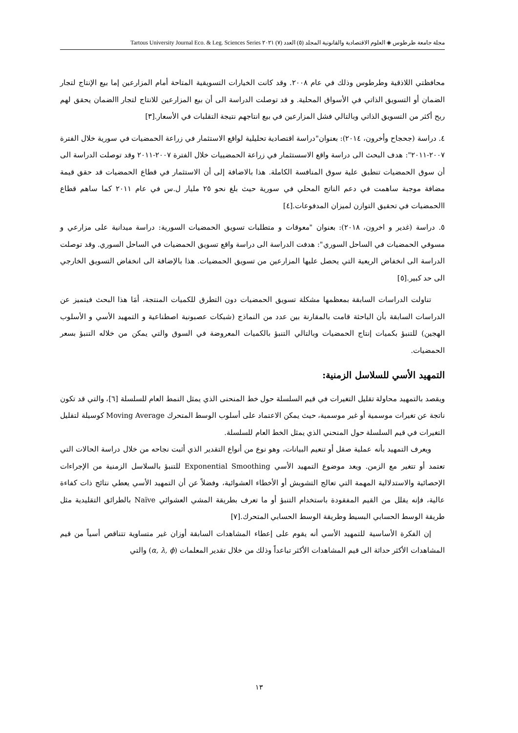مجلة جامعة طرطوس ◈ العلوم الاقتصادية والقانونية المجلد (٥) العدد (٧) ٢٠٢١ Tartous University Journal Eco. & Leg. Sciences Series
محافظتي اللاذقية وطرطوس وذلك في عام ٢٠٠٨. وقد كانت الخيارات التسويقية المتاحة أمام المزارعين إما بيع الإنتاج لتجار الضمان أو التسويق الذاتي في الأسواق المحلية. و قد توصلت الدراسة الى أن بيع المزارعين للانتاج لتجار االضمان يحقق لهم ربح أكثر من التسويق الذاتي وبالتالي فشل المزارعين في بيع انتاجهم نتيجة التقلبات في الأسعار.[٣]
٤. دراسة (جحجاح وأخرون، ٢٠١٤): بعنوان"دراسة اقتصادية تحليلية لواقع الاستثمار في زراعة الحمضيات في سورية خلال الفترة ٢٠٠٧-٢٠١١": هدف البحث الى دراسة واقع الاسستثمار في زراعة الحمضييات خلال الفترة ٢٠٠٧-٢٠١١ وقد توصلت الدراسة الى أن سوق الحمضيات تنطبق علية سوق المنافسة الكاملة. هذا بالاضافة إلى أن الاستثمار في قطاع الحمضيات قد حقق قيمة مضافة موجبة ساهمت في دعم الناتج المحلي في سورية حيث بلغ نحو ٢٥ مليار ل.س في عام ٢٠١١ كما ساهم قطاع االحمضيات في تحقيق التوازن لميزان المدفوعات.[٤]
٥. دراسة (غدير و اخرون، ٢٠١٨): بعنوان "معوقات و متطلبات تسويق الحمضيات السورية: دراسة ميدانية على مزارعي و مسوقي الحمضيات في الساحل السوري": هدفت الدراسة الى دراسة واقع تسويق الحمضيات في الساحل السوري. وقد توصلت الدراسة الى انخفاض الريعية التي يحصل عليها المزارعين من تسويق الحمضيات. هذا بالإضافة الى انخفاض التسويق الخارجي الى حد كبير.[٥]
تناولت الدراسات السابقة بمعظمها مشكلة تسويق الحمضيات دون التطرق للكميات المنتجة، أمَا هذا البحث فيتميز عن الدراسات السابقة بأن الباحثة قامت بالمقارنة بين عدد من النماذج (شبكات عصبونية اصطناعية و التمهيد الأسي و الأسلوب الهجين) للتنبؤ بكميات إنتاج الحمضيات وبالتالي التنبؤ بالكميات المعروضة في السوق والتي يمكن من خلاله التنبؤ بسعر الحمضيات.
التمهيد الأسي للسلاسل الزمنية:
ويقصد بالتمهيد محاولة تقليل التغيرات في قيم السلسلة حول خط المنحنى الذي يمثل النمط العام للسلسلة [٦]، والتي قد تكون ناتجة عن تغيرات موسمية أو غير موسمية، حيث يمكن الاعتماد على أسلوب الوسط المتحرك Moving Average كوسيلة لتقليل التغيرات في قيم السلسلة حول المنحني الذي يمثل الخط العام للسلسلة.
ويعرف التمهيد بأنه عملية صقل أو تنعيم البيانات، وهو نوع من أنواع التقدير الذي أثبت نجاحه من خلال دراسة الحالات التي تعتمد أو تتغير مع الزمن. ويعد موضوع التمهيد الأسي Exponential Smoothing للتنبؤ بالسلاسل الزمنية من الإجراءات الإحصائية والاستدلالية المهمة التي تعالج التشويش أو الأخطاء العشوائية، وفضلاً عن أن التمهيد الأسي يعطي نتائج ذات كفاءة عالية، فإنه يقلل من القيم المفقودة باستخدام التنبؤ أو ما تعرف بطريقة المشي العشوائي Naïve بالطرائق التقليدية مثل طريقة الوسط الحسابي البسيط وطريقة الوسط الحسابي المتحرك.[٧]
إن الفكرة الأساسية للتمهيد الأسي أنه يقوم على إعطاء المشاهدات السابقة أوزان غير متساوية تتناقص أسياً من قيم المشاهدات الأكثر حداثة الى قيم المشاهدات الأكثر تباعداً وذلك من خلال تقدير المعلمات (α, λ, ϕ) والتي
١٣